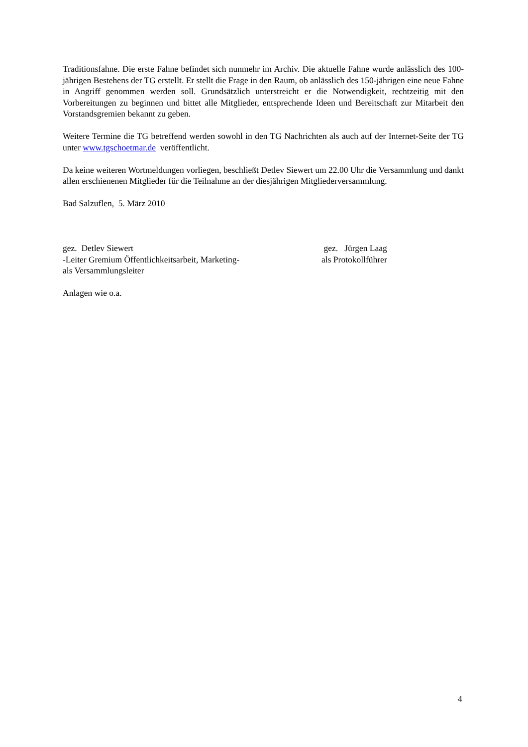Traditionsfahne. Die erste Fahne befindet sich nunmehr im Archiv. Die aktuelle Fahne wurde anlässlich des 100-jährigen Bestehens der TG erstellt. Er stellt die Frage in den Raum, ob anlässlich des 150-jährigen eine neue Fahne in Angriff genommen werden soll. Grundsätzlich unterstreicht er die Notwendigkeit, rechtzeitig mit den Vorbereitungen zu beginnen und bittet alle Mitglieder, entsprechende Ideen und Bereitschaft zur Mitarbeit den Vorstandsgremien bekannt zu geben.
Weitere Termine die TG betreffend werden sowohl in den TG Nachrichten als auch auf der Internet-Seite der TG unter www.tgschoetmar.de veröffentlicht.
Da keine weiteren Wortmeldungen vorliegen, beschließt Detlev Siewert um 22.00 Uhr die Versammlung und dankt allen erschienenen Mitglieder für die Teilnahme an der diesjährigen Mitgliederversammlung.
Bad Salzuflen, 5. März 2010
gez. Detlev Siewert
-Leiter Gremium Öffentlichkeitsarbeit, Marketing-
als Versammlungsleiter
gez. Jürgen Laag
als Protokollführer
Anlagen wie o.a.
4